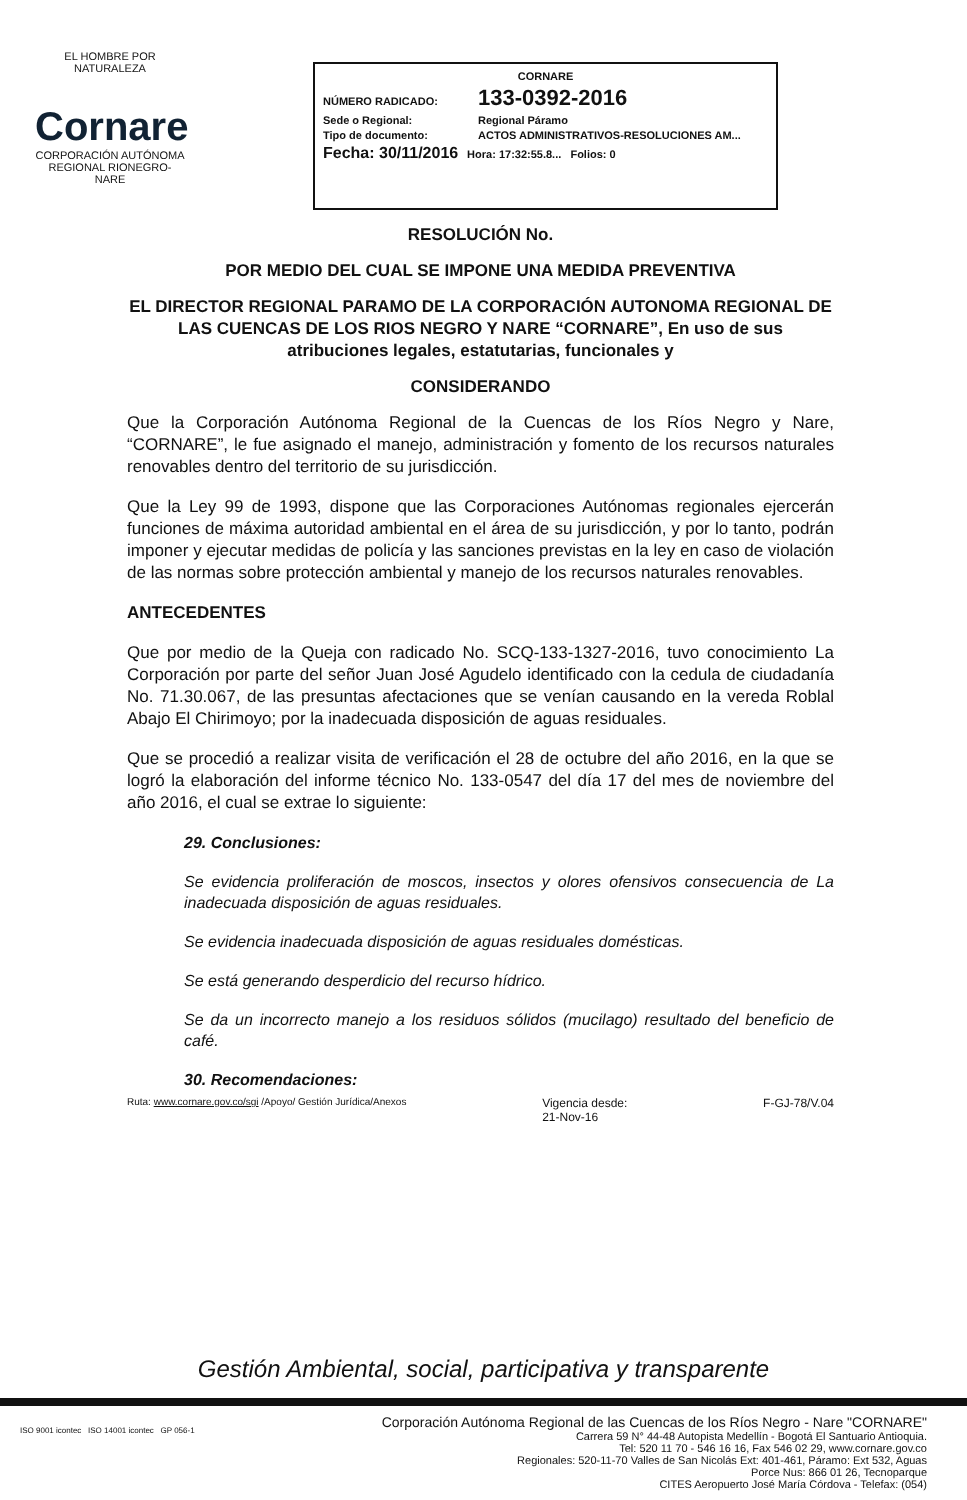EL HOMBRE POR NATURALEZA
Cornare
CORPORACIÓN AUTÓNOMA REGIONAL RIONEGRO-NARE
CORNARE
NÚMERO RADICADO: 133-0392-2016
Sede o Regional: Regional Páramo
Tipo de documento: ACTOS ADMINISTRATIVOS-RESOLUCIONES AM...
Fecha: 30/11/2016 Hora: 17:32:55.8... Folios: 0
RESOLUCIÓN No.
POR MEDIO DEL CUAL SE IMPONE UNA MEDIDA PREVENTIVA
EL DIRECTOR REGIONAL PARAMO DE LA CORPORACIÓN AUTONOMA REGIONAL DE LAS CUENCAS DE LOS RIOS NEGRO Y NARE “CORNARE”, En uso de sus atribuciones legales, estatutarias, funcionales y
CONSIDERANDO
Que la Corporación Autónoma Regional de la Cuencas de los Ríos Negro y Nare, “CORNARE”, le fue asignado el manejo, administración y fomento de los recursos naturales renovables dentro del territorio de su jurisdicción.
Que la Ley 99 de 1993, dispone que las Corporaciones Autónomas regionales ejercerán funciones de máxima autoridad ambiental en el área de su jurisdicción, y por lo tanto, podrán imponer y ejecutar medidas de policía y las sanciones previstas en la ley en caso de violación de las normas sobre protección ambiental y manejo de los recursos naturales renovables.
ANTECEDENTES
Que por medio de la Queja con radicado No. SCQ-133-1327-2016, tuvo conocimiento La Corporación por parte del señor Juan José Agudelo identificado con la cedula de ciudadanía No. 71.30.067, de las presuntas afectaciones que se venían causando en la vereda Roblal Abajo El Chirimoyo; por la inadecuada disposición de aguas residuales.
Que se procedió a realizar visita de verificación el 28 de octubre del año 2016, en la que se logró la elaboración del informe técnico No. 133-0547 del día 17 del mes de noviembre del año 2016, el cual se extrae lo siguiente:
29. Conclusiones:
Se evidencia proliferación de moscos, insectos y olores ofensivos consecuencia de La inadecuada disposición de aguas residuales.
Se evidencia inadecuada disposición de aguas residuales domésticas.
Se está generando desperdicio del recurso hídrico.
Se da un incorrecto manejo a los residuos sólidos (mucilago) resultado del beneficio de café.
30. Recomendaciones:
Ruta: www.cornare.gov.co/sgi /Apoyo/ Gestión Jurídica/Anexos Vigencia desde:
21-Nov-16 F-GJ-78/V.04
Gestión Ambiental, social, participativa y transparente
ISO 9001 icontec ISO 14001 icontec GP 056-1
Corporación Autónoma Regional de las Cuencas de los Ríos Negro - Nare "CORNARE"
Carrera 59 N° 44-48 Autopista Medellín - Bogotá El Santuario Antioquia.
Tel: 520 11 70 - 546 16 16, Fax 546 02 29, www.cornare.gov.co
Regionales: 520-11-70 Valles de San Nicolás Ext: 401-461, Páramo: Ext 532, Aguas
Porce Nus: 866 01 26, Tecnoparque
CITES Aeropuerto José María Córdova - Telefax: (054)